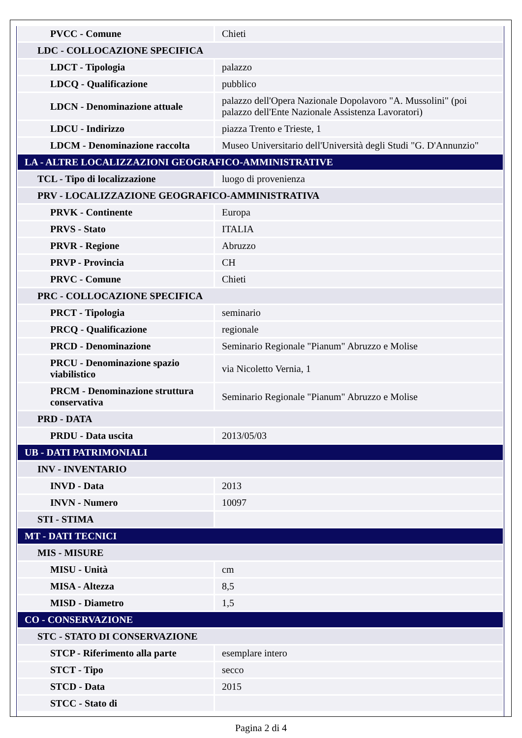| PVCC - Comune | Chieti |
| LDC - COLLOCAZIONE SPECIFICA | |
| LDCT - Tipologia | palazzo |
| LDCQ - Qualificazione | pubblico |
| LDCN - Denominazione attuale | palazzo dell'Opera Nazionale Dopolavoro "A. Mussolini" (poi palazzo dell'Ente Nazionale Assistenza Lavoratori) |
| LDCU - Indirizzo | piazza Trento e Trieste, 1 |
| LDCM - Denominazione raccolta | Museo Universitario dell'Università degli Studi "G. D'Annunzio" |
| LA - ALTRE LOCALIZZAZIONI GEOGRAFICO-AMMINISTRATIVE | |
| TCL - Tipo di localizzazione | luogo di provenienza |
| PRV - LOCALIZZAZIONE GEOGRAFICO-AMMINISTRATIVA | |
| PRVK - Continente | Europa |
| PRVS - Stato | ITALIA |
| PRVR - Regione | Abruzzo |
| PRVP - Provincia | CH |
| PRVC - Comune | Chieti |
| PRC - COLLOCAZIONE SPECIFICA | |
| PRCT - Tipologia | seminario |
| PRCQ - Qualificazione | regionale |
| PRCD - Denominazione | Seminario Regionale "Pianum" Abruzzo e Molise |
| PRCU - Denominazione spazio viabilistico | via Nicoletto Vernia, 1 |
| PRCM - Denominazione struttura conservativa | Seminario Regionale "Pianum" Abruzzo e Molise |
| PRD - DATA | |
| PRDU - Data uscita | 2013/05/03 |
| UB - DATI PATRIMONIALI | |
| INV - INVENTARIO | |
| INVD - Data | 2013 |
| INVN - Numero | 10097 |
| STI - STIMA | |
| MT - DATI TECNICI | |
| MIS - MISURE | |
| MISU - Unità | cm |
| MISA - Altezza | 8,5 |
| MISD - Diametro | 1,5 |
| CO - CONSERVAZIONE | |
| STC - STATO DI CONSERVAZIONE | |
| STCP - Riferimento alla parte | esemplare intero |
| STCT - Tipo | secco |
| STCD - Data | 2015 |
| STCC - Stato di | |
Pagina 2 di 4